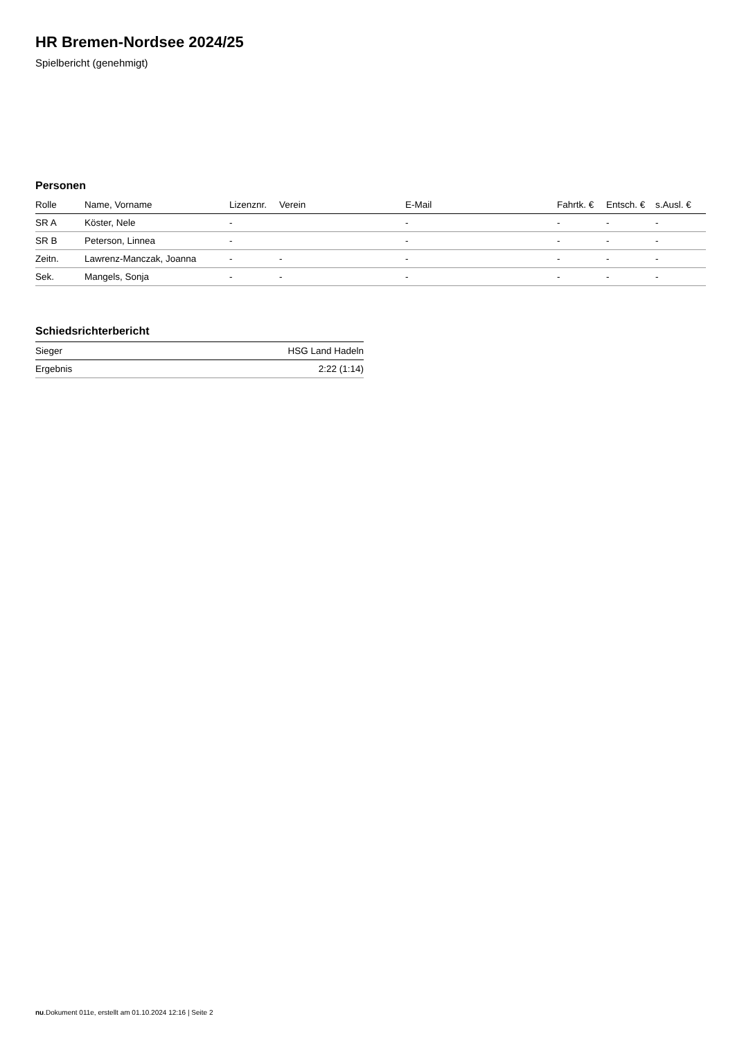HR Bremen-Nordsee 2024/25
Spielbericht (genehmigt)
Personen
| Rolle | Name, Vorname | Lizenznr. | Verein | E-Mail | Fahrtk. € | Entsch. € | s.Ausl. € |
| --- | --- | --- | --- | --- | --- | --- | --- |
| SR A | Köster, Nele | - | | - | - | - | - |
| SR B | Peterson, Linnea | - | | - | - | - | - |
| Zeitn. | Lawrenz-Manczak, Joanna | - | - | - | - | - | - |
| Sek. | Mangels, Sonja | - | - | - | - | - | - |
Schiedsrichterbericht
| Sieger | HSG Land Hadeln |
| Ergebnis | 2:22 (1:14) |
nu.Dokument 011e, erstellt am 01.10.2024 12:16 | Seite 2